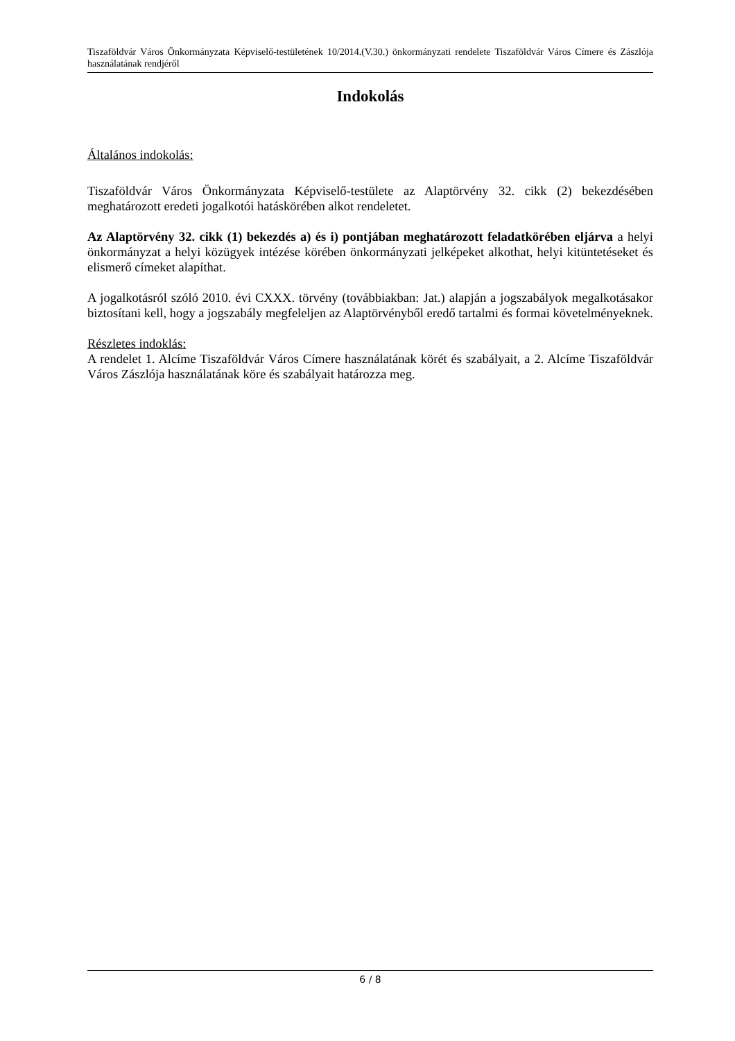Tiszaföldvár Város Önkormányzata Képviselő-testületének 10/2014.(V.30.) önkormányzati rendelete Tiszaföldvár Város Címere és Zászlója használatának rendjéről
Indokolás
Általános indokolás:
Tiszaföldvár Város Önkormányzata Képviselő-testülete az Alaptörvény 32. cikk (2) bekezdésében meghatározott eredeti jogalkotói hatáskörében alkot rendeletet.
Az Alaptörvény 32. cikk (1) bekezdés a) és i) pontjában meghatározott feladatkörében eljárva a helyi önkormányzat a helyi közügyek intézése körében önkormányzati jelképeket alkothat, helyi kitüntetéseket és elismerő címeket alapíthat.
A jogalkotásról szóló 2010. évi CXXX. törvény (továbbiakban: Jat.) alapján a jogszabályok megalkotásakor biztosítani kell, hogy a jogszabály megfeleljen az Alaptörvényből eredő tartalmi és formai követelményeknek.
Részletes indoklás:
A rendelet 1. Alcíme Tiszaföldvár Város Címere használatának körét és szabályait, a 2. Alcíme Tiszaföldvár Város Zászlója használatának köre és szabályait határozza meg.
6 / 8